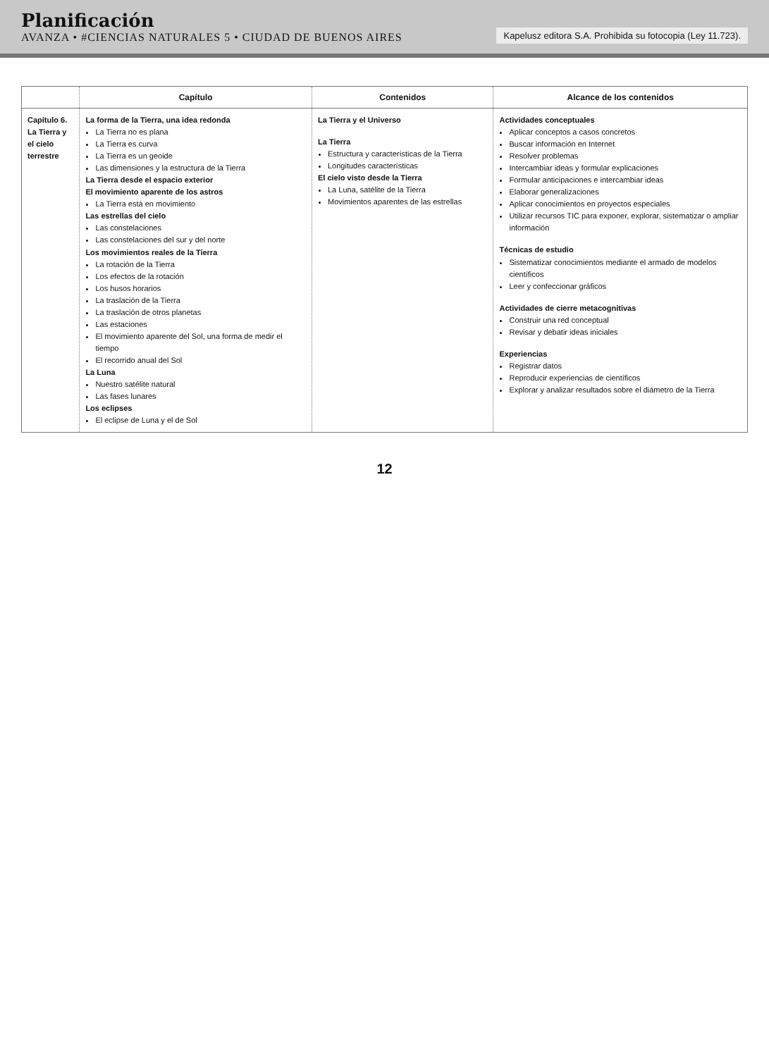Planificación
AVANZA • #CIENCIAS NATURALES 5 • CIUDAD DE BUENOS AIRES
Kapelusz editora S.A. Prohibida su fotocopia (Ley 11.723).
| | Capítulo | Contenidos | Alcance de los contenidos |
| --- | --- | --- | --- |
| Capítulo 6. La Tierra y el cielo terrestre | La forma de la Tierra, una idea redonda La Tierra no es plana La Tierra es curva La Tierra es un geoide Las dimensiones y la estructura de la Tierra La Tierra desde el espacio exterior El movimiento aparente de los astros La Tierra está en movimiento Las estrellas del cielo Las constelaciones Las constelaciones del sur y del norte Los movimientos reales de la Tierra La rotación de la Tierra Los efectos de la rotación Los husos horarios La traslación de la Tierra La traslación de otros planetas Las estaciones El movimiento aparente del Sol, una forma de medir el tiempo El recorrido anual del Sol La Luna Nuestro satélite natural Las fases lunares Los eclipses El eclipse de Luna y el de Sol | La Tierra y el Universo La Tierra Estructura y características de la Tierra Longitudes características El cielo visto desde la Tierra La Luna, satélite de la Tierra Movimientos aparentes de las estrellas | Actividades conceptuales Aplicar conceptos a casos concretos Buscar información en Internet Resolver problemas Intercambiar ideas y formular explicaciones Formular anticipaciones e intercambiar ideas Elaborar generalizaciones Aplicar conocimientos en proyectos especiales Utilizar recursos TIC para exponer, explorar, sistematizar o ampliar información Técnicas de estudio Sistematizar conocimientos mediante el armado de modelos científicos Leer y confeccionar gráficos Actividades de cierre metacognitivas Construir una red conceptual Revisar y debatir ideas iniciales Experiencias Registrar datos Reproducir experiencias de científicos Explorar y analizar resultados sobre el diámetro de la Tierra |
12